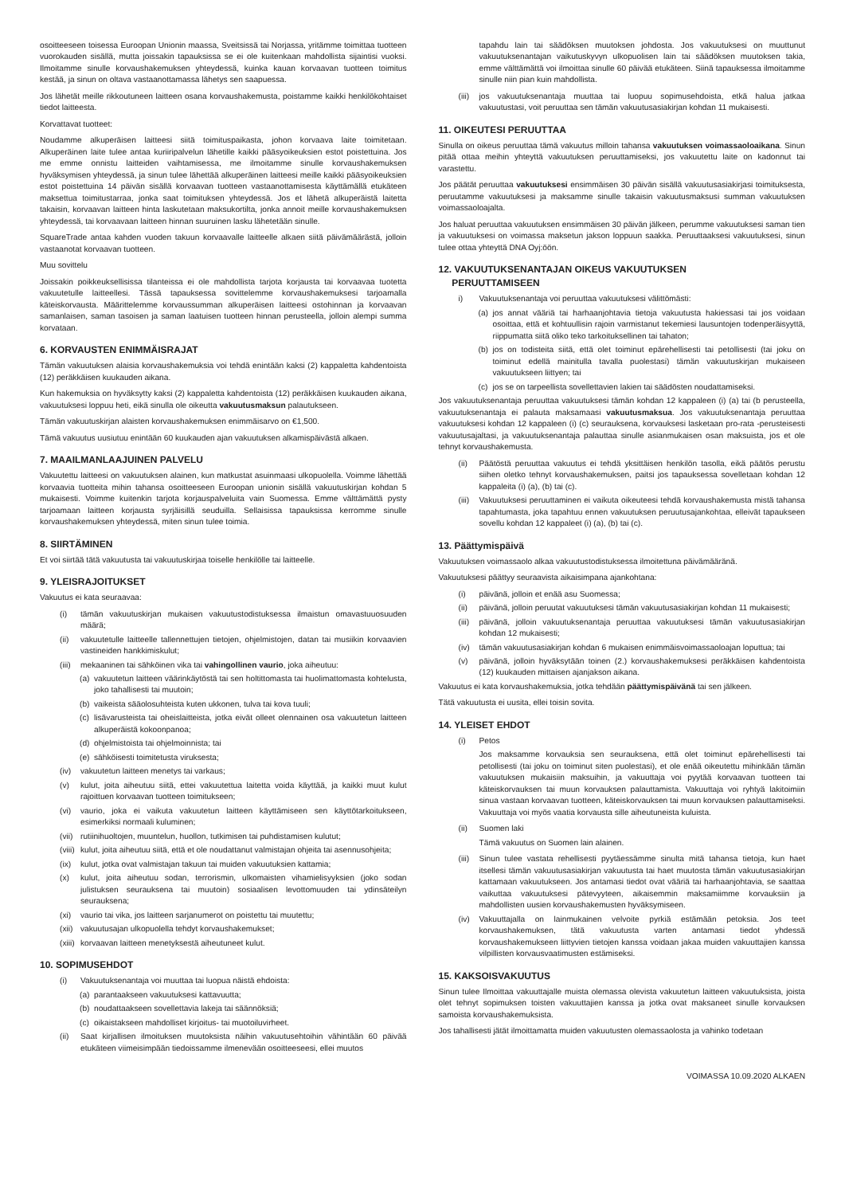osoitteeseen toisessa Euroopan Unionin maassa, Sveitsissä tai Norjassa, yritämme toimittaa tuotteen vuorokauden sisällä, mutta joissakin tapauksissa se ei ole kuitenkaan mahdollista sijaintisi vuoksi. Ilmoitamme sinulle korvaushakemuksen yhteydessä, kuinka kauan korvaavan tuotteen toimitus kestää, ja sinun on oltava vastaanottamassa lähetys sen saapuessa.
Jos lähetät meille rikkoutuneen laitteen osana korvaushakemusta, poistamme kaikki henkilökohtaiset tiedot laitteesta.
Korvattavat tuotteet:
Noudamme alkuperäisen laitteesi siitä toimituspaikasta, johon korvaava laite toimitetaan. Alkuperäinen laite tulee antaa kuriiripalvelun lähetille kaikki pääsyoikeuksien estot poistettuina. Jos me emme onnistu laitteiden vaihtamisessa, me ilmoitamme sinulle korvaushakemuksen hyväksymisen yhteydessä, ja sinun tulee lähettää alkuperäinen laitteesi meille kaikki pääsyoikeuksien estot poistettuina 14 päivän sisällä korvaavan tuotteen vastaanottamisesta käyttämällä etukäteen maksettua toimitustarraa, jonka saat toimituksen yhteydessä. Jos et lähetä alkuperäistä laitetta takaisin, korvaavan laitteen hinta laskutetaan maksukortilta, jonka annoit meille korvaushakemuksen yhteydessä, tai korvaavaan laitteen hinnan suuruinen lasku lähetetään sinulle.
SquareTrade antaa kahden vuoden takuun korvaavalle laitteelle alkaen siitä päivämäärästä, jolloin vastaanotat korvaavan tuotteen.
Muu sovittelu
Joissakin poikkeuksellisissa tilanteissa ei ole mahdollista tarjota korjausta tai korvaavaa tuotetta vakuutetulle laitteellesi. Tässä tapauksessa sovittelemme korvaushakemuksesi tarjoamalla käteiskorvausta. Määrittelemme korvaussumman alkuperäisen laitteesi ostohinnan ja korvaavan samanlaisen, saman tasoisen ja saman laatuisen tuotteen hinnan perusteella, jolloin alempi summa korvataan.
6. KORVAUSTEN ENIMMÄISRAJAT
Tämän vakuutuksen alaisia korvaushakemuksia voi tehdä enintään kaksi (2) kappaletta kahdentoista (12) peräkkäisen kuukauden aikana.
Kun hakemuksia on hyväksytty kaksi (2) kappaletta kahdentoista (12) peräkkäisen kuukauden aikana, vakuutuksesi loppuu heti, eikä sinulla ole oikeutta vakuutusmaksun palautukseen.
Tämän vakuutuskirjan alaisten korvaushakemuksen enimmäisarvo on €1,500.
Tämä vakuutus uusiutuu enintään 60 kuukauden ajan vakuutuksen alkamispäivästä alkaen.
7. MAAILMANLAAJUINEN PALVELU
Vakuutettu laitteesi on vakuutuksen alainen, kun matkustat asuinmaasi ulkopuolella. Voimme lähettää korvaavia tuotteita mihin tahansa osoitteeseen Euroopan unionin sisällä vakuutuskirjan kohdan 5 mukaisesti. Voimme kuitenkin tarjota korjauspalveluita vain Suomessa. Emme välttämättä pysty tarjoamaan laitteen korjausta syrjäisillä seuduilla. Sellaisissa tapauksissa kerromme sinulle korvaushakemuksen yhteydessä, miten sinun tulee toimia.
8. SIIRTÄMINEN
Et voi siirtää tätä vakuutusta tai vakuutuskirjaa toiselle henkilölle tai laitteelle.
9. YLEISRAJOITUKSET
Vakuutus ei kata seuraavaa:
(i) tämän vakuutuskirjan mukaisen vakuutustodistuksessa ilmaistun omavastuuosuuden määrä;
(ii) vakuutetulle laitteelle tallennettujen tietojen, ohjelmistojen, datan tai musiikin korvaavien vastineiden hankkimiskulut;
(iii) mekaaninen tai sähköinen vika tai vahingollinen vaurio, joka aiheutuu:
(a) vakuutetun laitteen väärinkäytöstä tai sen holtittomasta tai huolimattomasta kohtelusta, joko tahallisesti tai muutoin;
(b) vaikeista sääolosuhteista kuten ukkonen, tulva tai kova tuuli;
(c) lisävarusteista tai oheislaitteista, jotka eivät olleet olennainen osa vakuutetun laitteen alkuperäistä kokoonpanoa;
(d) ohjelmistoista tai ohjelmoinnista; tai
(e) sähköisesti toimitetusta viruksesta;
(iv) vakuutetun laitteen menetys tai varkaus;
(v) kulut, joita aiheutuu siitä, ettei vakuutettua laitetta voida käyttää, ja kaikki muut kulut rajoittuen korvaavan tuotteen toimitukseen;
(vi) vaurio, joka ei vaikuta vakuutetun laitteen käyttämiseen sen käyttötarkoitukseen, esimerkiksi normaali kuluminen;
(vii) rutiinihuoltojen, muuntelun, huollon, tutkimisen tai puhdistamisen kulutut;
(viii) kulut, joita aiheutuu siitä, että et ole noudattanut valmistajan ohjeita tai asennusohjeita;
(ix) kulut, jotka ovat valmistajan takuun tai muiden vakuutuksien kattamia;
(x) kulut, joita aiheutuu sodan, terrorismin, ulkomaisten vihamielisyyksien (joko sodan julistuksen seurauksena tai muutoin) sosiaalisen levottomuuden tai ydinsäteilyn seurauksena;
(xi) vaurio tai vika, jos laitteen sarjanumerot on poistettu tai muutettu;
(xii) vakuutusajan ulkopuolella tehdyt korvaushakemukset;
(xiii) korvaavan laitteen menetyksestä aiheutuneet kulut.
10. SOPIMUSEHDOT
(i) Vakuutuksenantaja voi muuttaa tai luopua näistä ehdoista:
(a) parantaakseen vakuutuksesi kattavuutta;
(b) noudattaakseen sovellettavia lakeja tai säännöksiä;
(c) oikaistakseen mahdolliset kirjoitus- tai muotoiluvirheet.
(ii) Saat kirjallisen ilmoituksen muutoksista näihin vakuutusehtoihin vähintään 60 päivää etukäteen viimeisimpään tiedoissamme ilmenevään osoitteeseesi, ellei muutos
tapahdu lain tai säädöksen muutoksen johdosta. Jos vakuutuksesi on muuttunut vakuutuksenantajan vaikutuskyvyn ulkopuolisen lain tai säädöksen muutoksen takia, emme välttämättä voi ilmoittaa sinulle 60 päivää etukäteen. Siinä tapauksessa ilmoitamme sinulle niin pian kuin mahdollista.
(iii) jos vakuutuksenantaja muuttaa tai luopuu sopimusehdoista, etkä halua jatkaa vakuutustasi, voit peruuttaa sen tämän vakuutusasiakirjan kohdan 11 mukaisesti.
11. OIKEUTESI PERUUTTAA
Sinulla on oikeus peruuttaa tämä vakuutus milloin tahansa vakuutuksen voimassaoloaikana. Sinun pitää ottaa meihin yhteyttä vakuutuksen peruuttamiseksi, jos vakuutettu laite on kadonnut tai varastettu.
Jos päätät peruuttaa vakuutuksesi ensimmäisen 30 päivän sisällä vakuutusasiakirjasi toimituksesta, peruutamme vakuutuksesi ja maksamme sinulle takaisin vakuutusmaksusi summan vakuutuksen voimassaoloajalta.
Jos haluat peruuttaa vakuutuksen ensimmäisen 30 päivän jälkeen, perumme vakuutuksesi saman tien ja vakuutuksesi on voimassa maksetun jakson loppuun saakka. Peruuttaaksesi vakuutuksesi, sinun tulee ottaa yhteyttä DNA Oyj:öön.
12. VAKUUTUKSENANTAJAN OIKEUS VAKUUTUKSEN
PERUUTTAMISEEN
i) Vakuutuksenantaja voi peruuttaa vakuutuksesi välittömästi:
(a) jos annat vääriä tai harhaanjohtavia tietoja vakuutusta hakiessasi tai jos voidaan osoittaa, että et kohtuullisin rajoin varmistanut tekemiesi lausuntojen todenperäisyyttä, riippumatta siitä oliko teko tarkoituksellinen tai tahaton;
(b) jos on todisteita siitä, että olet toiminut epärehellisesti tai petollisesti (tai joku on toiminut edellä mainitulla tavalla puolestasi) tämän vakuutuskirjan mukaiseen vakuutukseen liittyen; tai
(c) jos se on tarpeellista sovellettavien lakien tai säädösten noudattamiseksi.
Jos vakuutuksenantaja peruuttaa vakuutuksesi tämän kohdan 12 kappaleen (i) (a) tai (b perusteella, vakuutuksenantaja ei palauta maksamaasi vakuutusmaksua. Jos vakuutuksenantaja peruuttaa vakuutuksesi kohdan 12 kappaleen (i) (c) seurauksena, korvauksesi lasketaan pro-rata -perusteisesti vakuutusajaltasi, ja vakuutuksenantaja palauttaa sinulle asianmukaisen osan maksuista, jos et ole tehnyt korvaushakemusta.
(ii) Päätöstä peruuttaa vakuutus ei tehdä yksittäisen henkilön tasolla, eikä päätös perustu siihen oletko tehnyt korvaushakemuksen, paitsi jos tapauksessa sovelletaan kohdan 12 kappaleita (i) (a), (b) tai (c).
(iii) Vakuutuksesi peruuttaminen ei vaikuta oikeuteesi tehdä korvaushakemusta mistä tahansa tapahtumasta, joka tapahtuu ennen vakuutuksen peruutusajankohtaa, elleivät tapaukseen sovellu kohdan 12 kappaleet (i) (a), (b) tai (c).
13. Päättymispäivä
Vakuutuksen voimassaolo alkaa vakuutustodistuksessa ilmoitettuna päivämääränä.
Vakuutuksesi päättyy seuraavista aikaisimpana ajankohtana:
(i) päivänä, jolloin et enää asu Suomessa;
(ii) päivänä, jolloin peruutat vakuutuksesi tämän vakuutusasiakirjan kohdan 11 mukaisesti;
(iii) päivänä, jolloin vakuutuksenantaja peruuttaa vakuutuksesi tämän vakuutusasiakirjan kohdan 12 mukaisesti;
(iv) tämän vakuutusasiakirjan kohdan 6 mukaisen enimmäisvoimassaoloajan loputtua; tai
(v) päivänä, jolloin hyväksytään toinen (2.) korvaushakemuksesi peräkkäisen kahdentoista (12) kuukauden mittaisen ajanjakson aikana.
Vakuutus ei kata korvaushakemuksia, jotka tehdään päättymispäivänä tai sen jälkeen.
Tätä vakuutusta ei uusita, ellei toisin sovita.
14. YLEISET EHDOT
(i) Petos
Jos maksamme korvauksia sen seurauksena, että olet toiminut epärehellisesti tai petollisesti (tai joku on toiminut siten puolestasi), et ole enää oikeutettu mihinkään tämän vakuutuksen mukaisiin maksuihin, ja vakuuttaja voi pyytää korvaavan tuotteen tai käteiskorvauksen tai muun korvauksen palauttamista. Vakuuttaja voi ryhtyä lakitoimiin sinua vastaan korvaavan tuotteen, käteiskorvauksen tai muun korvauksen palauttamiseksi. Vakuuttaja voi myös vaatia korvausta sille aiheutuneista kuluista.
(ii) Suomen laki
Tämä vakuutus on Suomen lain alainen.
(iii) Sinun tulee vastata rehellisesti pyytäessämme sinulta mitä tahansa tietoja, kun haet itsellesi tämän vakuutusasiakirjan vakuutusta tai haet muutosta tämän vakuutusasiakirjan kattamaan vakuutukseen. Jos antamasi tiedot ovat vääriä tai harhaanjohtavia, se saattaa vaikuttaa vakuutuksesi pätevyyteen, aikaisemmin maksamiimme korvauksiin ja mahdollisten uusien korvaushakemusten hyväksymiseen.
(iv) Vakuuttajalla on lainmukainen velvoite pyrkiä estämään petoksia. Jos teet korvaushakemuksen, tätä vakuutusta varten antamasi tiedot yhdessä korvaushakemukseen liittyvien tietojen kanssa voidaan jakaa muiden vakuuttajien kanssa vilpillisten korvausvaatimusten estämiseksi.
15. KAKSOISVAKUUTUS
Sinun tulee Ilmoittaa vakuuttajalle muista olemassa olevista vakuutetun laitteen vakuutuksista, joista olet tehnyt sopimuksen toisten vakuuttajien kanssa ja jotka ovat maksaneet sinulle korvauksen samoista korvaushakemuksista.
Jos tahallisesti jätät ilmoittamatta muiden vakuutusten olemassaolosta ja vahinko todetaan
VOIMASSA 10.09.2020 ALKAEN